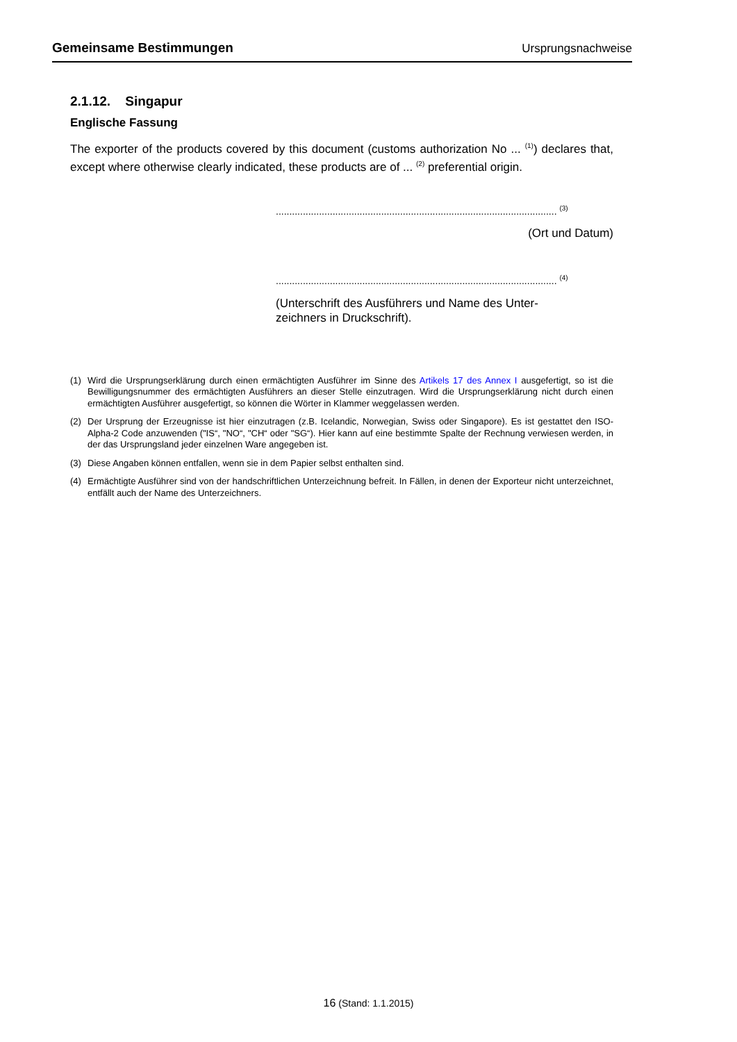Gemeinsame Bestimmungen Ursprungsnachweise
2.1.12. Singapur
Englische Fassung
The exporter of the products covered by this document (customs authorization No ... <sup>(1)</sup>) declares that, except where otherwise clearly indicated, these products are of ... <sup>(2)</sup> preferential origin.
........................................................................................................ <sup>(3)</sup>
(Ort und Datum)
........................................................................................................ <sup>(4)</sup>
(Unterschrift des Ausführers und Name des Unter-
zeichners in Druckschrift).
(1) Wird die Ursprungserklärung durch einen ermächtigten Ausführer im Sinne des Artikels 17 des Annex I ausgefertigt, so ist die Bewilligungsnummer des ermächtigten Ausführers an dieser Stelle einzutragen. Wird die Ursprungserklärung nicht durch einen ermächtigten Ausführer ausgefertigt, so können die Wörter in Klammer weggelassen werden.
(2) Der Ursprung der Erzeugnisse ist hier einzutragen (z.B. Icelandic, Norwegian, Swiss oder Singapore). Es ist gestattet den ISO-Alpha-2 Code anzuwenden ("IS“, "NO“, "CH“ oder "SG“). Hier kann auf eine bestimmte Spalte der Rechnung verwiesen werden, in der das Ursprungsland jeder einzelnen Ware angegeben ist.
(3) Diese Angaben können entfallen, wenn sie in dem Papier selbst enthalten sind.
(4) Ermächtigte Ausführer sind von der handschriftlichen Unterzeichnung befreit. In Fällen, in denen der Exporteur nicht unterzeichnet, entfällt auch der Name des Unterzeichners.
16 (Stand: 1.1.2015)